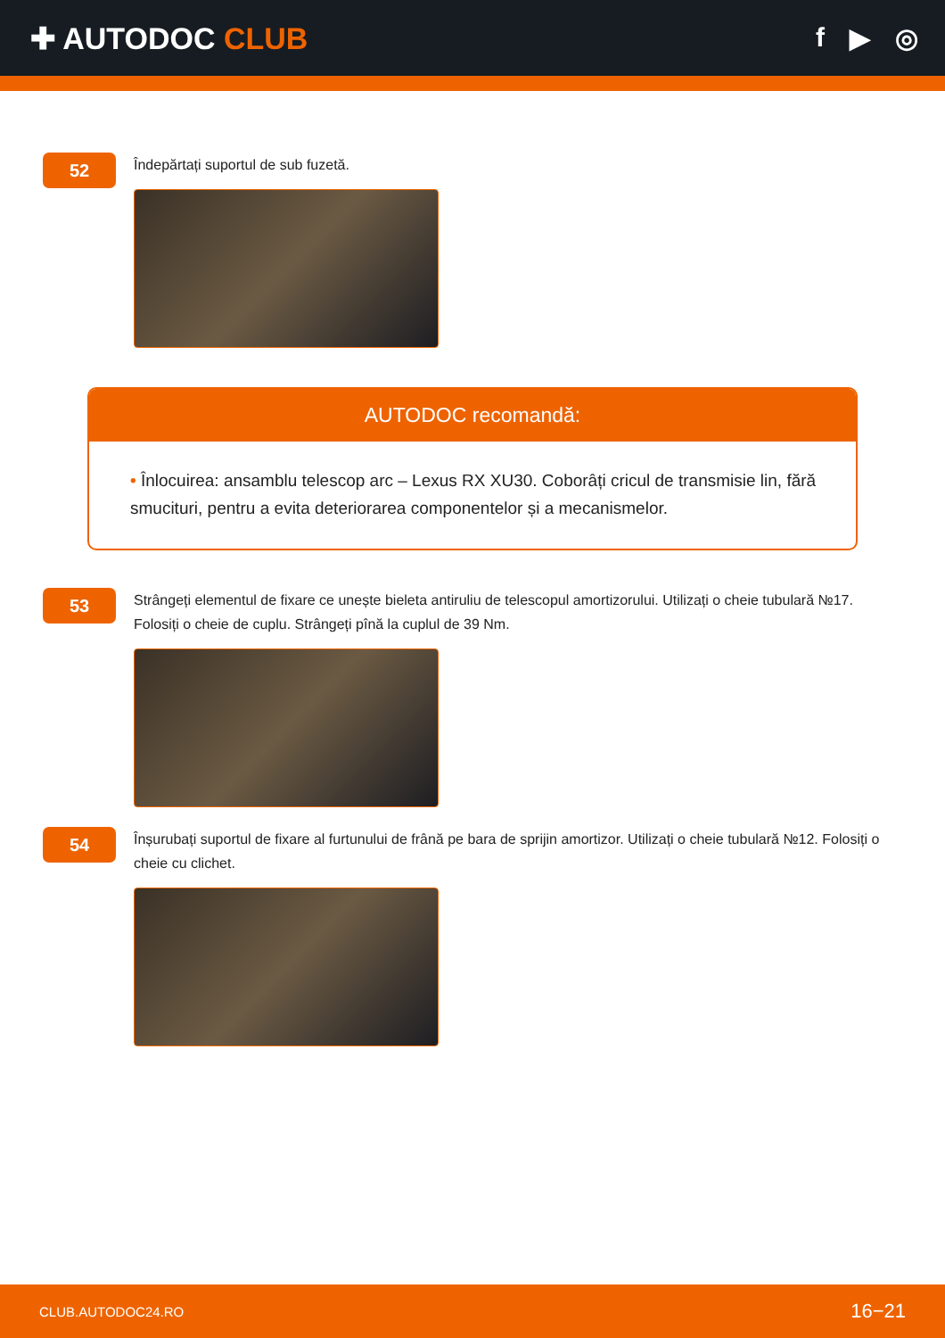✚ AUTODOC CLUB f ▶ ◎
52
Îndepărtați suportul de sub fuzetă.
AUTODOC recomandă:
• Înlocuirea: ansamblu telescop arc – Lexus RX XU30. Coborâți cricul de transmisie lin, fără smucituri, pentru a evita deteriorarea componentelor și a mecanismelor.
53
Strângeți elementul de fixare ce unește bieleta antiruliu de telescopul amortizorului. Utilizați o cheie tubulară №17. Folosiți o cheie de cuplu. Strângeți pînă la cuplul de 39 Nm.
54
Înșurubați suportul de fixare al furtunului de frână pe bara de sprijin amortizor. Utilizați o cheie tubulară №12. Folosiți o cheie cu clichet.
CLUB.AUTODOC24.RO 16−21